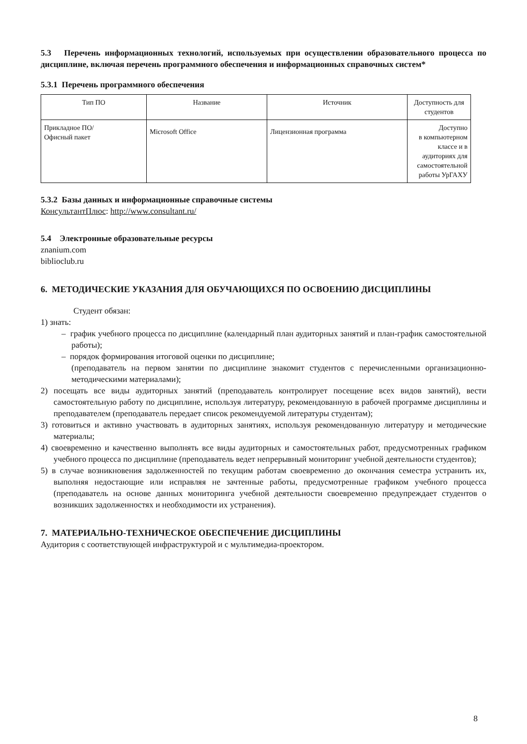5.3 Перечень информационных технологий, используемых при осуществлении образовательного процесса по дисциплине, включая перечень программного обеспечения и информационных справочных систем*
5.3.1 Перечень программного обеспечения
| Тип ПО | Название | Источник | Доступность для студентов |
| Прикладное ПО/ Офисный пакет | Microsoft Office | Лицензионная программа | Доступно в компьютерном классе и в аудиториях для самостоятельной работы УрГАХУ |
5.3.2 Базы данных и информационные справочные системы
КонсультантПлюс: http://www.consultant.ru/
5.4 Электронные образовательные ресурсы
znanium.com
biblioclub.ru
6. МЕТОДИЧЕСКИЕ УКАЗАНИЯ ДЛЯ ОБУЧАЮЩИХСЯ ПО ОСВОЕНИЮ ДИСЦИПЛИНЫ
Студент обязан:
1) знать:
– график учебного процесса по дисциплине (календарный план аудиторных занятий и план-график самостоятельной работы);
– порядок формирования итоговой оценки по дисциплине;
(преподаватель на первом занятии по дисциплине знакомит студентов с перечисленными организационно-методическими материалами);
2) посещать все виды аудиторных занятий (преподаватель контролирует посещение всех видов занятий), вести самостоятельную работу по дисциплине, используя литературу, рекомендованную в рабочей программе дисциплины и преподавателем (преподаватель передает список рекомендуемой литературы студентам);
3) готовиться и активно участвовать в аудиторных занятиях, используя рекомендованную литературу и методические материалы;
4) своевременно и качественно выполнять все виды аудиторных и самостоятельных работ, предусмотренных графиком учебного процесса по дисциплине (преподаватель ведет непрерывный мониторинг учебной деятельности студентов);
5) в случае возникновения задолженностей по текущим работам своевременно до окончания семестра устранить их, выполняя недостающие или исправляя не зачтенные работы, предусмотренные графиком учебного процесса (преподаватель на основе данных мониторинга учебной деятельности своевременно предупреждает студентов о возникших задолженностях и необходимости их устранения).
7. МАТЕРИАЛЬНО-ТЕХНИЧЕСКОЕ ОБЕСПЕЧЕНИЕ ДИСЦИПЛИНЫ
Аудитория с соответствующей инфраструктурой и с мультимедиа-проектором.
8